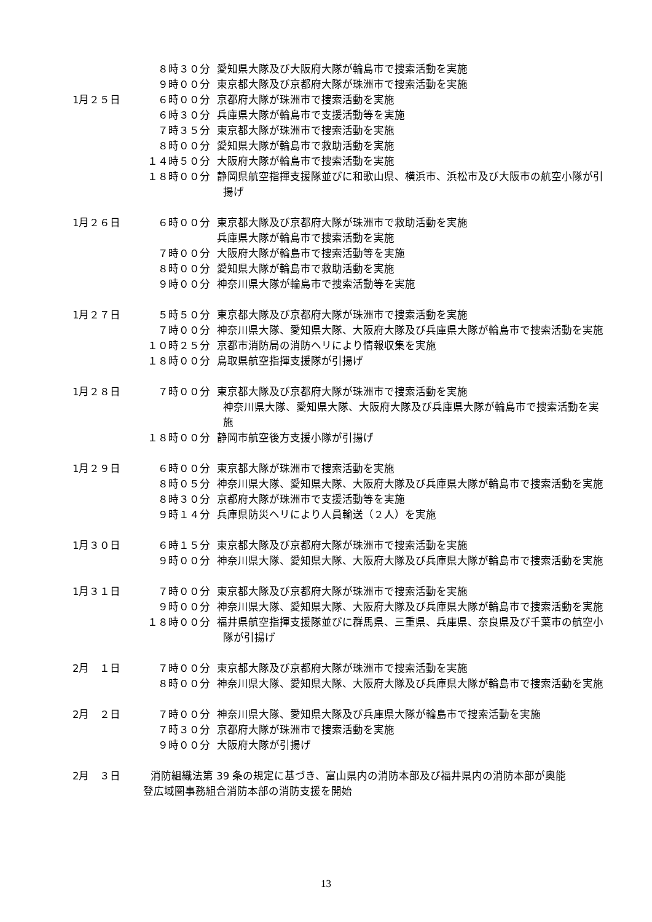８時３０分 愛知県大隊及び大阪府大隊が輪島市で捜索活動を実施
９時００分 東京都大隊及び京都府大隊が珠洲市で捜索活動を実施
1月２５日 ６時００分 京都府大隊が珠洲市で捜索活動を実施
６時３０分 兵庫県大隊が輪島市で支援活動等を実施
７時３５分 東京都大隊が珠洲市で捜索活動を実施
８時００分 愛知県大隊が輪島市で救助活動を実施
１４時５０分 大阪府大隊が輪島市で捜索活動を実施
１８時００分 静岡県航空指揮支援隊並びに和歌山県、横浜市、浜松市及び大阪市の航空小隊が引揚げ
1月２６日 ６時００分 東京都大隊及び京都府大隊が珠洲市で救助活動を実施
兵庫県大隊が輪島市で捜索活動を実施
７時００分 大阪府大隊が輪島市で捜索活動等を実施
８時００分 愛知県大隊が輪島市で救助活動を実施
９時００分 神奈川県大隊が輪島市で捜索活動等を実施
1月２７日 ５時５０分 東京都大隊及び京都府大隊が珠洲市で捜索活動を実施
７時００分 神奈川県大隊、愛知県大隊、大阪府大隊及び兵庫県大隊が輪島市で捜索活動を実施
１０時２５分 京都市消防局の消防ヘリにより情報収集を実施
１８時００分 鳥取県航空指揮支援隊が引揚げ
1月２８日 ７時００分 東京都大隊及び京都府大隊が珠洲市で捜索活動を実施
神奈川県大隊、愛知県大隊、大阪府大隊及び兵庫県大隊が輪島市で捜索活動を実施
１８時００分 静岡市航空後方支援小隊が引揚げ
1月２９日 ６時００分 東京都大隊が珠洲市で捜索活動を実施
８時０５分 神奈川県大隊、愛知県大隊、大阪府大隊及び兵庫県大隊が輪島市で捜索活動を実施
８時３０分 京都府大隊が珠洲市で支援活動等を実施
９時１４分 兵庫県防災ヘリにより人員輸送（２人）を実施
1月３０日 ６時１５分 東京都大隊及び京都府大隊が珠洲市で捜索活動を実施
９時００分 神奈川県大隊、愛知県大隊、大阪府大隊及び兵庫県大隊が輪島市で捜索活動を実施
1月３１日 ７時００分 東京都大隊及び京都府大隊が珠洲市で捜索活動を実施
９時００分 神奈川県大隊、愛知県大隊、大阪府大隊及び兵庫県大隊が輪島市で捜索活動を実施
１８時００分 福井県航空指揮支援隊並びに群馬県、三重県、兵庫県、奈良県及び千葉市の航空小隊が引揚げ
2月　１日 ７時００分 東京都大隊及び京都府大隊が珠洲市で捜索活動を実施
８時００分 神奈川県大隊、愛知県大隊、大阪府大隊及び兵庫県大隊が輪島市で捜索活動を実施
2月　２日 ７時００分 神奈川県大隊、愛知県大隊及び兵庫県大隊が輪島市で捜索活動を実施
７時３０分 京都府大隊が珠洲市で捜索活動を実施
９時００分 大阪府大隊が引揚げ
2月　３日 消防組織法第 39 条の規定に基づき、富山県内の消防本部及び福井県内の消防本部が奥能
登広域圏事務組合消防本部の消防支援を開始
13